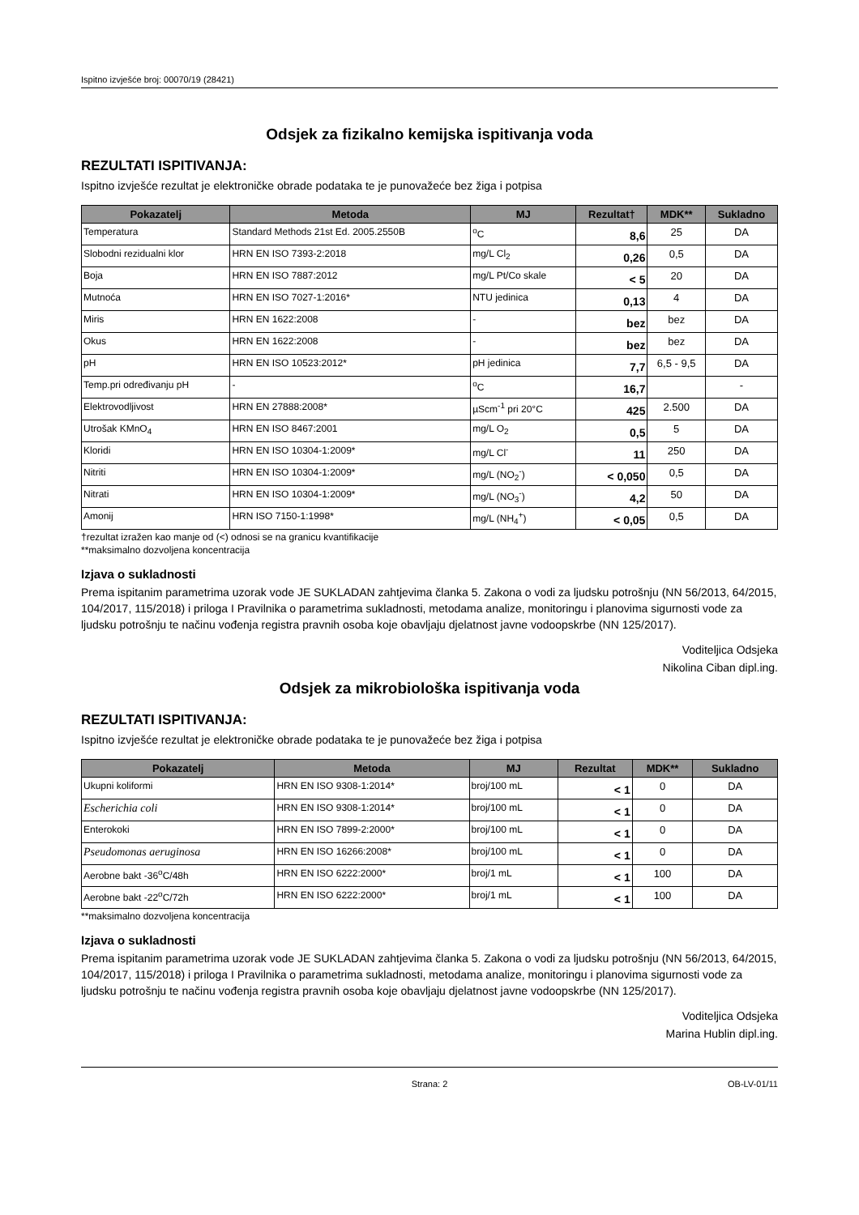Ispitno izvješće broj: 00070/19 (28421)
Odsjek za fizikalno kemijska ispitivanja voda
REZULTATI ISPITIVANJA:
Ispitno izvješće rezultat je elektroničke obrade podataka te je punovažeće bez žiga i potpisa
| Pokazatelj | Metoda | MJ | Rezultat† | MDK** | Sukladno |
| --- | --- | --- | --- | --- | --- |
| Temperatura | Standard Methods 21st Ed. 2005.2550B | <sup>o</sup> C | 8,6 | 25 | DA |
| Slobodni rezidualni klor | HRN EN ISO 7393-2:2018 | mg/L Cl<sub>2</sub> | 0,26 | 0,5 | DA |
| Boja | HRN EN ISO 7887:2012 | mg/L Pt/Co skale | < 5 | 20 | DA |
| Mutnoća | HRN EN ISO 7027-1:2016* | NTU jedinica | 0,13 | 4 | DA |
| Miris | HRN EN 1622:2008 | - | bez | bez | DA |
| Okus | HRN EN 1622:2008 | - | bez | bez | DA |
| pH | HRN EN ISO 10523:2012* | pH jedinica | 7,7 | 6,5 - 9,5 | DA |
| Temp.pri određivanju pH | - | <sup>o</sup> C | 16,7 | | - |
| Elektrovodljivost | HRN EN 27888:2008* | µScm<sup>-1</sup> pri 20°C | 425 | 2.500 | DA |
| Utrošak KMnO<sub>4</sub> | HRN EN ISO 8467:2001 | mg/L O<sub>2</sub> | 0,5 | 5 | DA |
| Kloridi | HRN EN ISO 10304-1:2009* | mg/L Cl<sup>-</sup> | 11 | 250 | DA |
| Nitriti | HRN EN ISO 10304-1:2009* | mg/L (NO<sub>2</sub><sup>-</sup>) | < 0,050 | 0,5 | DA |
| Nitrati | HRN EN ISO 10304-1:2009* | mg/L (NO<sub>3</sub><sup>-</sup>) | 4,2 | 50 | DA |
| Amonij | HRN ISO 7150-1:1998* | mg/L (NH<sub>4</sub><sup>+</sup>) | < 0,05 | 0,5 | DA |
†rezultat izražen kao manje od (<) odnosi se na granicu kvantifikacije
**maksimalno dozvoljena koncentracija
Izjava o sukladnosti
Prema ispitanim parametrima uzorak vode JE SUKLADAN zahtjevima članka 5. Zakona o vodi za ljudsku potrošnju (NN 56/2013, 64/2015, 104/2017, 115/2018) i priloga I Pravilnika o parametrima sukladnosti, metodama analize, monitoringu i planovima sigurnosti vode za ljudsku potrošnju te načinu vođenja registra pravnih osoba koje obavljaju djelatnost javne vodoopskrbe (NN 125/2017).
Voditeljica Odsjeka
Nikolina Ciban dipl.ing.
Odsjek za mikrobiološka ispitivanja voda
REZULTATI ISPITIVANJA:
Ispitno izvješće rezultat je elektroničke obrade podataka te je punovažeće bez žiga i potpisa
| Pokazatelj | Metoda | MJ | Rezultat | MDK** | Sukladno |
| --- | --- | --- | --- | --- | --- |
| Ukupni koliformi | HRN EN ISO 9308-1:2014* | broj/100 mL | < 1 | 0 | DA |
| Escherichia coli | HRN EN ISO 9308-1:2014* | broj/100 mL | < 1 | 0 | DA |
| Enterokoki | HRN EN ISO 7899-2:2000* | broj/100 mL | < 1 | 0 | DA |
| Pseudomonas aeruginosa | HRN EN ISO 16266:2008* | broj/100 mL | < 1 | 0 | DA |
| Aerobne bakt -36<sup>o</sup>C/48h | HRN EN ISO 6222:2000* | broj/1 mL | < 1 | 100 | DA |
| Aerobne bakt -22<sup>o</sup>C/72h | HRN EN ISO 6222:2000* | broj/1 mL | < 1 | 100 | DA |
**maksimalno dozvoljena koncentracija
Izjava o sukladnosti
Prema ispitanim parametrima uzorak vode JE SUKLADAN zahtjevima članka 5. Zakona o vodi za ljudsku potrošnju (NN 56/2013, 64/2015, 104/2017, 115/2018) i priloga I Pravilnika o parametrima sukladnosti, metodama analize, monitoringu i planovima sigurnosti vode za ljudsku potrošnju te načinu vođenja registra pravnih osoba koje obavljaju djelatnost javne vodoopskrbe (NN 125/2017).
Voditeljica Odsjeka
Marina Hublin dipl.ing.
Strana: 2 OB-LV-01/11